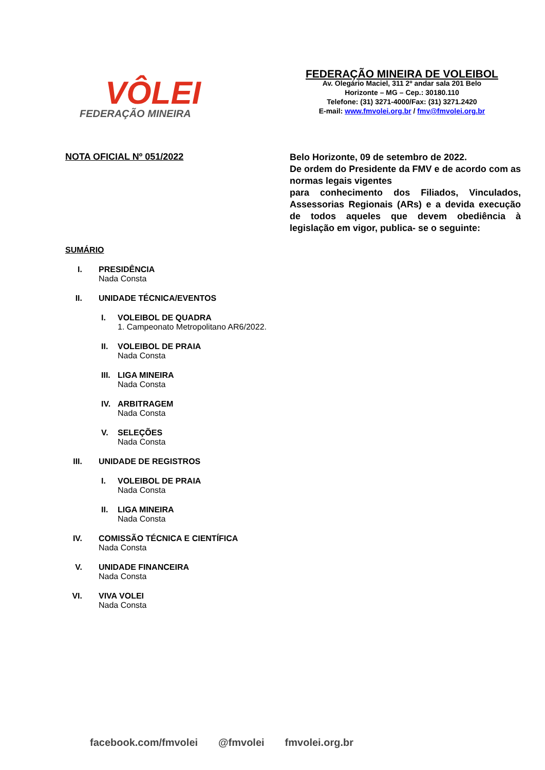VÔLEI
FEDERAÇÃO MINEIRA
FEDERAÇÃO MINEIRA DE VOLEIBOL
Av. Olegário Maciel, 311 2º andar sala 201 Belo
Horizonte – MG – Cep.: 30180.110
Telefone: (31) 3271-4000/Fax: (31) 3271.2420
E-mail: www.fmvolei.org.br / fmv@fmvolei.org.br
NOTA OFICIAL Nº 051/2022
Belo Horizonte, 09 de setembro de 2022.
De ordem do Presidente da FMV e de acordo com as normas legais vigentes
para conhecimento dos Filiados, Vinculados, Assessorias Regionais (ARs) e a devida execução de todos aqueles que devem obediência à legislação em vigor, publica- se o seguinte:
SUMÁRIO
I. PRESIDÊNCIA
Nada Consta
II. UNIDADE TÉCNICA/EVENTOS
I. VOLEIBOL DE QUADRA
1. Campeonato Metropolitano AR6/2022.
II. VOLEIBOL DE PRAIA
Nada Consta
III. LIGA MINEIRA
Nada Consta
IV. ARBITRAGEM
Nada Consta
V. SELEÇÕES
Nada Consta
III. UNIDADE DE REGISTROS
I. VOLEIBOL DE PRAIA
Nada Consta
II. LIGA MINEIRA
Nada Consta
IV. COMISSÃO TÉCNICA E CIENTÍFICA
Nada Consta
V. UNIDADE FINANCEIRA
Nada Consta
VI. VIVA VOLEI
Nada Consta
facebook.com/fmvolei @fmvolei fmvolei.org.br